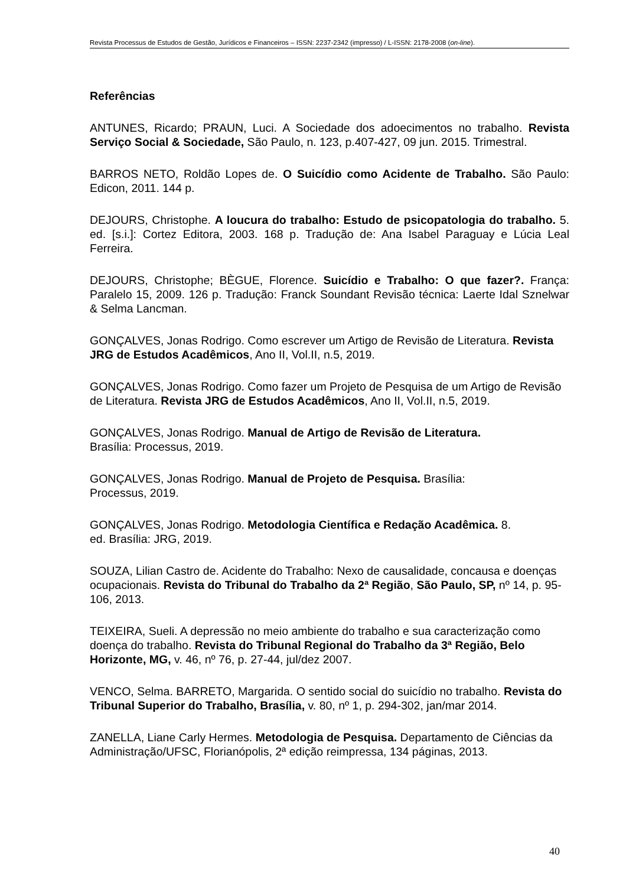Revista Processus de Estudos de Gestão, Jurídicos e Financeiros – ISSN: 2237-2342 (impresso) / L-ISSN: 2178-2008 (on-line).
Referências
ANTUNES, Ricardo; PRAUN, Luci. A Sociedade dos adoecimentos no trabalho. Revista Serviço Social & Sociedade, São Paulo, n. 123, p.407-427, 09 jun. 2015. Trimestral.
BARROS NETO, Roldão Lopes de. O Suicídio como Acidente de Trabalho. São Paulo: Edicon, 2011. 144 p.
DEJOURS, Christophe. A loucura do trabalho: Estudo de psicopatologia do trabalho. 5. ed. [s.i.]: Cortez Editora, 2003. 168 p. Tradução de: Ana Isabel Paraguay e Lúcia Leal Ferreira.
DEJOURS, Christophe; BÈGUE, Florence. Suicídio e Trabalho: O que fazer?. França: Paralelo 15, 2009. 126 p. Tradução: Franck Soundant Revisão técnica: Laerte Idal Sznelwar & Selma Lancman.
GONÇALVES, Jonas Rodrigo. Como escrever um Artigo de Revisão de Literatura. Revista JRG de Estudos Acadêmicos, Ano II, Vol.II, n.5, 2019.
GONÇALVES, Jonas Rodrigo. Como fazer um Projeto de Pesquisa de um Artigo de Revisão de Literatura. Revista JRG de Estudos Acadêmicos, Ano II, Vol.II, n.5, 2019.
GONÇALVES, Jonas Rodrigo. Manual de Artigo de Revisão de Literatura.
Brasília: Processus, 2019.
GONÇALVES, Jonas Rodrigo. Manual de Projeto de Pesquisa. Brasília:
Processus, 2019.
GONÇALVES, Jonas Rodrigo. Metodologia Científica e Redação Acadêmica. 8.
ed. Brasília: JRG, 2019.
SOUZA, Lilian Castro de. Acidente do Trabalho: Nexo de causalidade, concausa e doenças ocupacionais. Revista do Tribunal do Trabalho da 2ª Região, São Paulo, SP, nº 14, p. 95-106, 2013.
TEIXEIRA, Sueli. A depressão no meio ambiente do trabalho e sua caracterização como doença do trabalho. Revista do Tribunal Regional do Trabalho da 3ª Região, Belo Horizonte, MG, v. 46, nº 76, p. 27-44, jul/dez 2007.
VENCO, Selma. BARRETO, Margarida. O sentido social do suicídio no trabalho. Revista do Tribunal Superior do Trabalho, Brasília, v. 80, nº 1, p. 294-302, jan/mar 2014.
ZANELLA, Liane Carly Hermes. Metodologia de Pesquisa. Departamento de Ciências da Administração/UFSC, Florianópolis, 2ª edição reimpressa, 134 páginas, 2013.
40